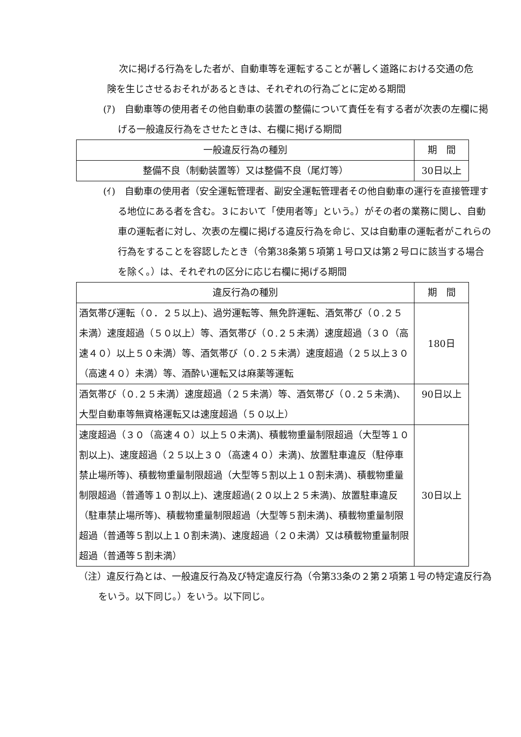次に掲げる行為をした者が、自動車等を運転することが著しく道路における交通の危険を生じさせるおそれがあるときは、それぞれの行為ごとに定める期間
(ｱ)　自動車等の使用者その他自動車の装置の整備について責任を有する者が次表の左欄に掲げる一般違反行為をさせたときは、右欄に掲げる期間
| 一般違反行為の種別 | 期 間 |
| --- | --- |
| 整備不良（制動装置等）又は整備不良（尾灯等） | 30日以上 |
(ｲ)　自動車の使用者（安全運転管理者、副安全運転管理者その他自動車の運行を直接管理する地位にある者を含む。３において「使用者等」という。）がその者の業務に関し、自動車の運転者に対し、次表の左欄に掲げる違反行為を命じ、又は自動車の運転者がこれらの行為をすることを容認したとき（令第38条第５項第１号ロ又は第２号ロに該当する場合を除く。）は、それぞれの区分に応じ右欄に掲げる期間
| 違反行為の種別 | 期 間 |
| --- | --- |
| 酒気帯び運転（０．２５以上)、過労運転等、無免許運転、酒気帯び（０.２５未満）速度超過（５０以上）等、酒気帯び（０.２５未満）速度超過（３０（高速４０）以上５０未満）等、酒気帯び（０.２５未満）速度超過（２５以上３０（高速４０）未満）等、酒酔い運転又は麻薬等運転 | 180日 |
| 酒気帯び（０.２５未満）速度超過（２５未満）等、酒気帯び（０.２５未満)、大型自動車等無資格運転又は速度超過（５０以上） | 90日以上 |
| 速度超過（３０（高速４０）以上５０未満)、積載物重量制限超過（大型等１０割以上)、速度超過（２５以上３０（高速４０）未満)、放置駐車違反（駐停車禁止場所等)、積載物重量制限超過（大型等５割以上１０割未満)、積載物重量制限超過（普通等１０割以上)、速度超過(２０以上２５未満)、放置駐車違反（駐車禁止場所等)、積載物重量制限超過（大型等５割未満)、積載物重量制限超過（普通等５割以上１０割未満)、速度超過（２０未満）又は積載物重量制限超過（普通等５割未満） | 30日以上 |
（注）違反行為とは、一般違反行為及び特定違反行為（令第33条の２第２項第１号の特定違反行為をいう。以下同じ。）をいう。以下同じ。